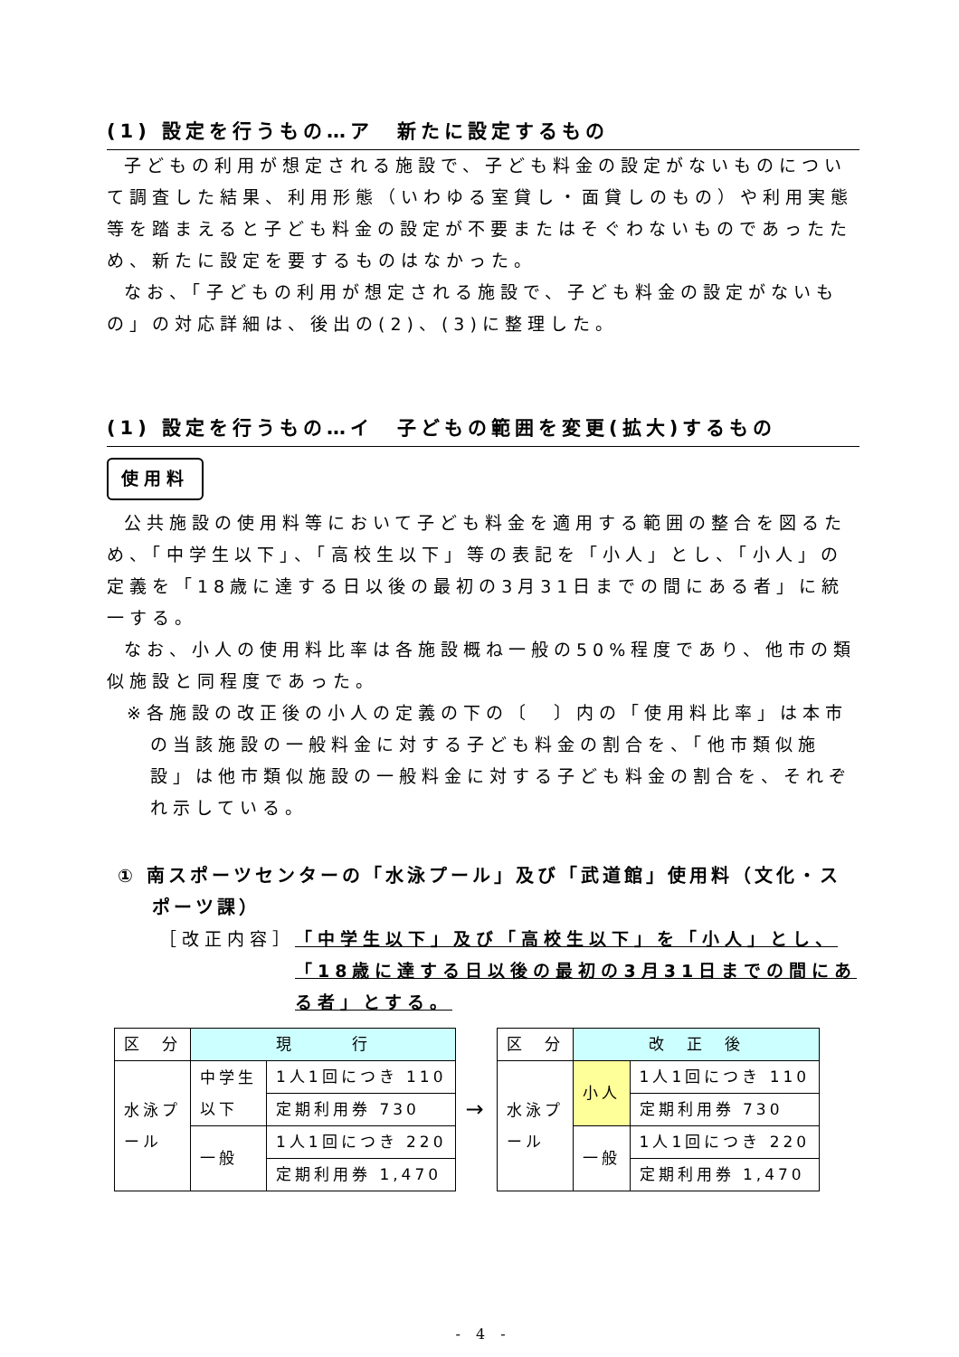(1) 設定を行うもの…ア　新たに設定するもの
子どもの利用が想定される施設で、子ども料金の設定がないものについて調査した結果、利用形態（いわゆる室貸し・面貸しのもの）や利用実態等を踏まえると子ども料金の設定が不要またはそぐわないものであったため、新たに設定を要するものはなかった。
なお、「子どもの利用が想定される施設で、子ども料金の設定がないもの」の対応詳細は、後出の(2)、(3)に整理した。
(1) 設定を行うもの…イ　子どもの範囲を変更(拡大)するもの
使用料
公共施設の使用料等において子ども料金を適用する範囲の整合を図るため、「中学生以下」、「高校生以下」等の表記を「小人」とし、「小人」の定義を「18歳に達する日以後の最初の3月31日までの間にある者」に統一する。
なお、小人の使用料比率は各施設概ね一般の50%程度であり、他市の類似施設と同程度であった。
※各施設の改正後の小人の定義の下の〔　〕内の「使用料比率」は本市の当該施設の一般料金に対する子ども料金の割合を、「他市類似施設」は他市類似施設の一般料金に対する子ども料金の割合を、それぞれ示している。
① 南スポーツセンターの「水泳プール」及び「武道館」使用料（文化・スポーツ課）
［改正内容］ 「中学生以下」及び「高校生以下」を「小人」とし、「18歳に達する日以後の最初の3月31日までの間にある者」とする。
| 区 分 | 現 行 | |
| --- | --- | --- |
| 水泳プ ール | 中学生 以下 | 1人1回につき 110 |
| | | 定期利用券 730 |
| | 一般 | 1人1回につき 220 |
| | | 定期利用券 1,470 |
→
| 区 分 | 改 正 後 | |
| --- | --- | --- |
| 水泳プ ール | 小人 | 1人1回につき 110 |
| | | 定期利用券 730 |
| | 一般 | 1人1回につき 220 |
| | | 定期利用券 1,470 |
- 4 -